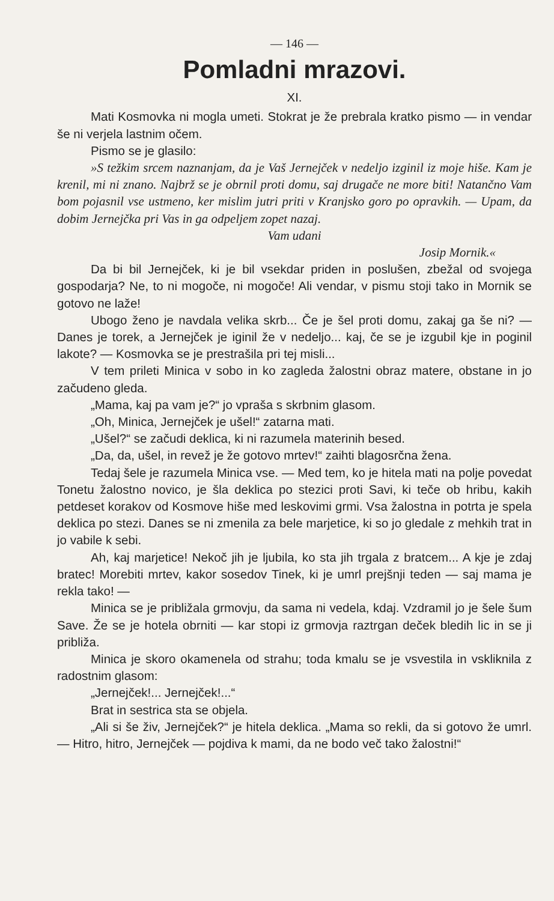— 146 —
Pomladni mrazovi.
XI.
Mati Kosmovka ni mogla umeti. Stokrat je že prebrala kratko pismo — in vendar še ni verjela lastnim očem.
Pismo se je glasilo:
»S težkim srcem naznanjam, da je Vaš Jernejček v nedeljo izginil iz moje hiše. Kam je krenil, mi ni znano. Najbrž se je obrnil proti domu, saj drugače ne more biti! Natančno Vam bom pojasnil vse ustmeno, ker mislim jutri priti v Kranjsko goro po opravkih. — Upam, da dobim Jernejčka pri Vas in ga odpeljem zopet nazaj.
Vam udani
Josip Mornik.«
Da bi bil Jernejček, ki je bil vsekdar priden in poslušen, zbežal od svojega gospodarja? Ne, to ni mogoče, ni mogoče! Ali vendar, v pismu stoji tako in Mornik se gotovo ne laže!
Ubogo ženo je navdala velika skrb... Če je šel proti domu, zakaj ga še ni? — Danes je torek, a Jernejček je iginil že v nedeljo... kaj, če se je izgubil kje in poginil lakote? — Kosmovka se je prestrašila pri tej misli...
V tem prileti Minica v sobo in ko zagleda žalostni obraz matere, obstane in jo začudeno gleda.
„Mama, kaj pa vam je?“ jo vpraša s skrbnim glasom.
„Oh, Minica, Jernejček je ušel!“ zatarna mati.
„Ušel?“ se začudi deklica, ki ni razumela materinih besed.
„Da, da, ušel, in revež je že gotovo mrtev!“ zaihti blagosrčna žena.
Tedaj šele je razumela Minica vse. — Med tem, ko je hitela mati na polje povedat Tonetu žalostno novico, je šla deklica po stezici proti Savi, ki teče ob hribu, kakih petdeset korakov od Kosmove hiše med leskovimi grmi. Vsa žalostna in potrta je spela deklica po stezi. Danes se ni zmenila za bele marjetice, ki so jo gledale z mehkih trat in jo vabile k sebi.
Ah, kaj marjetice! Nekoč jih je ljubila, ko sta jih trgala z bratcem... A kje je zdaj bratec! Morebiti mrtev, kakor sosedov Tinek, ki je umrl prejšnji teden — saj mama je rekla tako! —
Minica se je približala grmovju, da sama ni vedela, kdaj. Vzdramil jo je šele šum Save. Že se je hotela obrniti — kar stopi iz grmovja raztrgan deček bledih lic in se ji približa.
Minica je skoro okamenela od strahu; toda kmalu se je vsvestila in vskliknila z radostnim glasom:
„Jernejček!... Jernejček!...“
Brat in sestrica sta se objela.
„Ali si še živ, Jernejček?“ je hitela deklica. „Mama so rekli, da si gotovo že umrl. — Hitro, hitro, Jernejček — pojdiva k mami, da ne bodo več tako žalostni!“